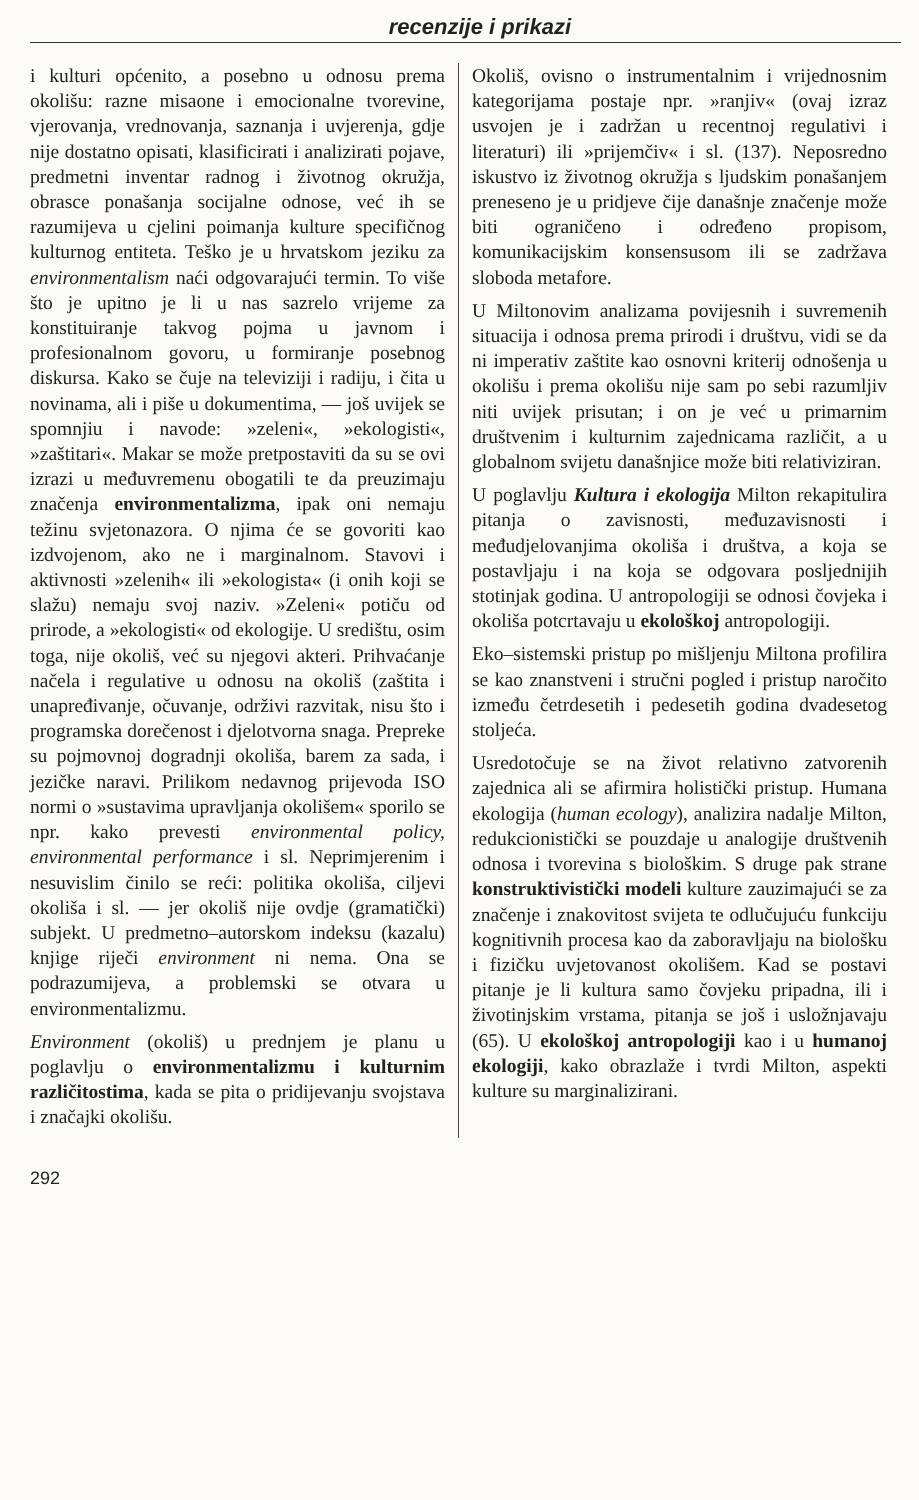recenzije i prikazi
i kulturi općenito, a posebno u odnosu prema okolišu: razne misaone i emocionalne tvorevine, vjerovanja, vrednovanja, saznanja i uvjerenja, gdje nije dostatno opisati, klasificirati i analizirati pojave, predmetni inventar radnog i životnog okružja, obrasce ponašanja socijalne odnose, već ih se razumijeva u cjelini poimanja kulture specifičnog kulturnog entiteta. Teško je u hrvatskom jeziku za environmentalism naći odgovarajući termin. To više što je upitno je li u nas sazrelo vrijeme za konstituiranje takvog pojma u javnom i profesionalnom govoru, u formiranje posebnog diskursa. Kako se čuje na televiziji i radiju, i čita u novinama, ali i piše u dokumentima, — još uvijek se spomnjiu i navode: »zeleni«, »ekologisti«, »zaštitari«. Makar se može pretpostaviti da su se ovi izrazi u međuvremenu obogatili te da preuzimaju značenja environmentalizma, ipak oni nemaju težinu svjetonazora. O njima će se govoriti kao izdvojenom, ako ne i marginalnom. Stavovi i aktivnosti »zelenih« ili »ekologista« (i onih koji se slažu) nemaju svoj naziv. »Zeleni« potiču od prirode, a »ekologisti« od ekologije. U središtu, osim toga, nije okoliš, već su njegovi akteri. Prihvaćanje načela i regulative u odnosu na okoliš (zaštita i unapređivanje, očuvanje, održivi razvitak, nisu što i programska dorečenost i djelotvorna snaga. Prepreke su pojmovnoj dogradnji okoliša, barem za sada, i jezičke naravi. Prilikom nedavnog prijevoda ISO normi o »sustavima upravljanja okolišem« sporilo se npr. kako prevesti environmental policy, environmental performance i sl. Neprimjerenim i nesuvislim činilo se reći: politika okoliša, ciljevi okoliša i sl. — jer okoliš nije ovdje (gramatički) subjekt. U predmetno–autorskom indeksu (kazalu) knjige riječi environment ni nema. Ona se podrazumijeva, a problemski se otvara u environmentalizmu.
Environment (okoliš) u prednjem je planu u poglavlju o environmentalizmu i kulturnim različitostima, kada se pita o pridijevanju svojstava i značajki okolišu.
Okoliš, ovisno o instrumentalnim i vrijednosnim kategorijama postaje npr. »ranjiv« (ovaj izraz usvojen je i zadržan u recentnoj regulativi i literaturi) ili »prijemčiv« i sl. (137). Neposredno iskustvo iz životnog okružja s ljudskim ponašanjem preneseno je u pridjeve čije današnje značenje može biti ograničeno i određeno propisom, komunikacijskim konsensusom ili se zadržava sloboda metafore.
U Miltonovim analizama povijesnih i suvremenih situacija i odnosa prema prirodi i društvu, vidi se da ni imperativ zaštite kao osnovni kriterij odnošenja u okolišu i prema okolišu nije sam po sebi razumljiv niti uvijek prisutan; i on je već u primarnim društvenim i kulturnim zajednicama različit, a u globalnom svijetu današnjice može biti relativiziran.
U poglavlju Kultura i ekologija Milton rekapitulira pitanja o zavisnosti, međuzavisnosti i međudjelovanjima okoliša i društva, a koja se postavljaju i na koja se odgovara posljednijih stotinjak godina. U antropologiji se odnosi čovjeka i okoliša potcrtavaju u ekološkoj antropologiji.
Eko–sistemski pristup po mišljenju Miltona profilira se kao znanstveni i stručni pogled i pristup naročito između četrdesetih i pedesetih godina dvadesetog stoljeća.
Usredotočuje se na život relativno zatvorenih zajednica ali se afirmira holistički pristup. Humana ekologija (human ecology), analizira nadalje Milton, redukcionistički se pouzdaje u analogije društvenih odnosa i tvorevina s biološkim. S druge pak strane konstruktivistički modeli kulture zauzimajući se za značenje i znakovitost svijeta te odlučujuću funkciju kognitivnih procesa kao da zaboravljaju na biološku i fizičku uvjetovanost okolišem. Kad se postavi pitanje je li kultura samo čovjeku pripadna, ili i životinjskim vrstama, pitanja se još i usložnjavaju (65). U ekološkoj antropologiji kao i u humanoj ekologiji, kako obrazlaže i tvrdi Milton, aspekti kulture su marginalizirani.
292